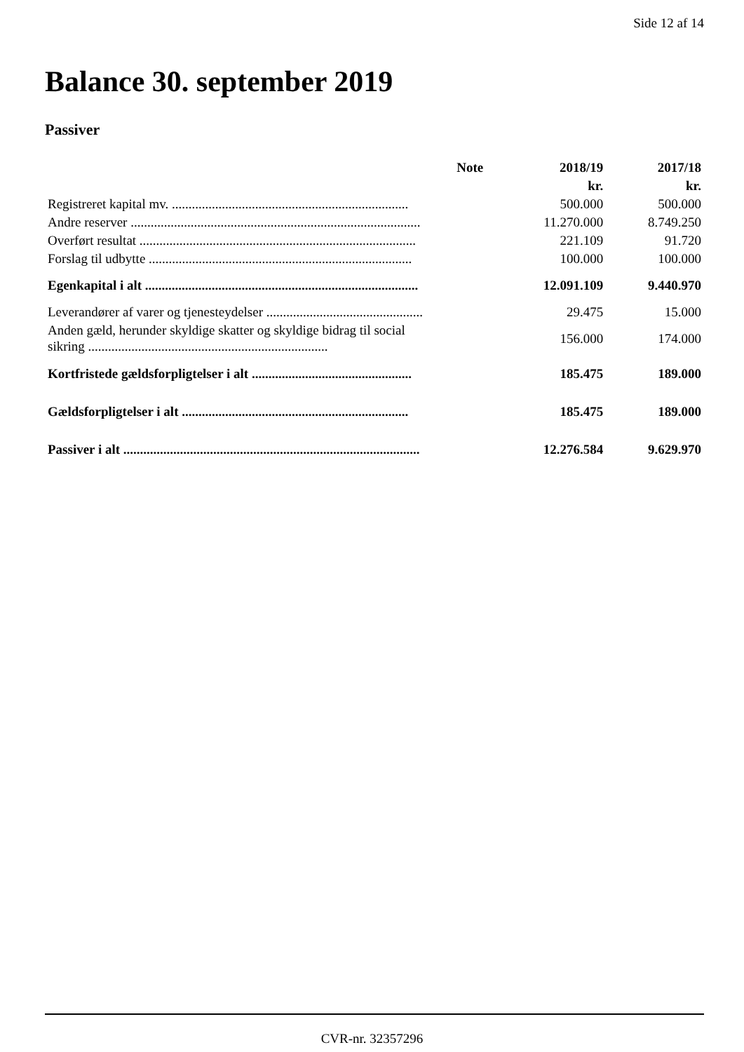Side 12 af 14
Balance 30. september 2019
Passiver
| | Note | 2018/19 | 2017/18 |
| --- | --- | --- | --- |
| | | kr. | kr. |
| Registreret kapital mv. ....................................................................... | | 500.000 | 500.000 |
| Andre reserver ....................................................................................... | | 11.270.000 | 8.749.250 |
| Overført resultat ................................................................................... | | 221.109 | 91.720 |
| Forslag til udbytte ............................................................................... | | 100.000 | 100.000 |
| Egenkapital i alt .................................................................................. | | 12.091.109 | 9.440.970 |
| Leverandører af varer og tjenesteydelser ............................................... | | 29.475 | 15.000 |
| Anden gæld, herunder skyldige skatter og skyldige bidrag til social sikring ........................................................................ | | 156.000 | 174.000 |
| Kortfristede gældsforpligtelser i alt ................................................ | | 185.475 | 189.000 |
| Gældsforpligtelser i alt .................................................................... | | 185.475 | 189.000 |
| Passiver i alt ......................................................................................... | | 12.276.584 | 9.629.970 |
CVR-nr. 32357296